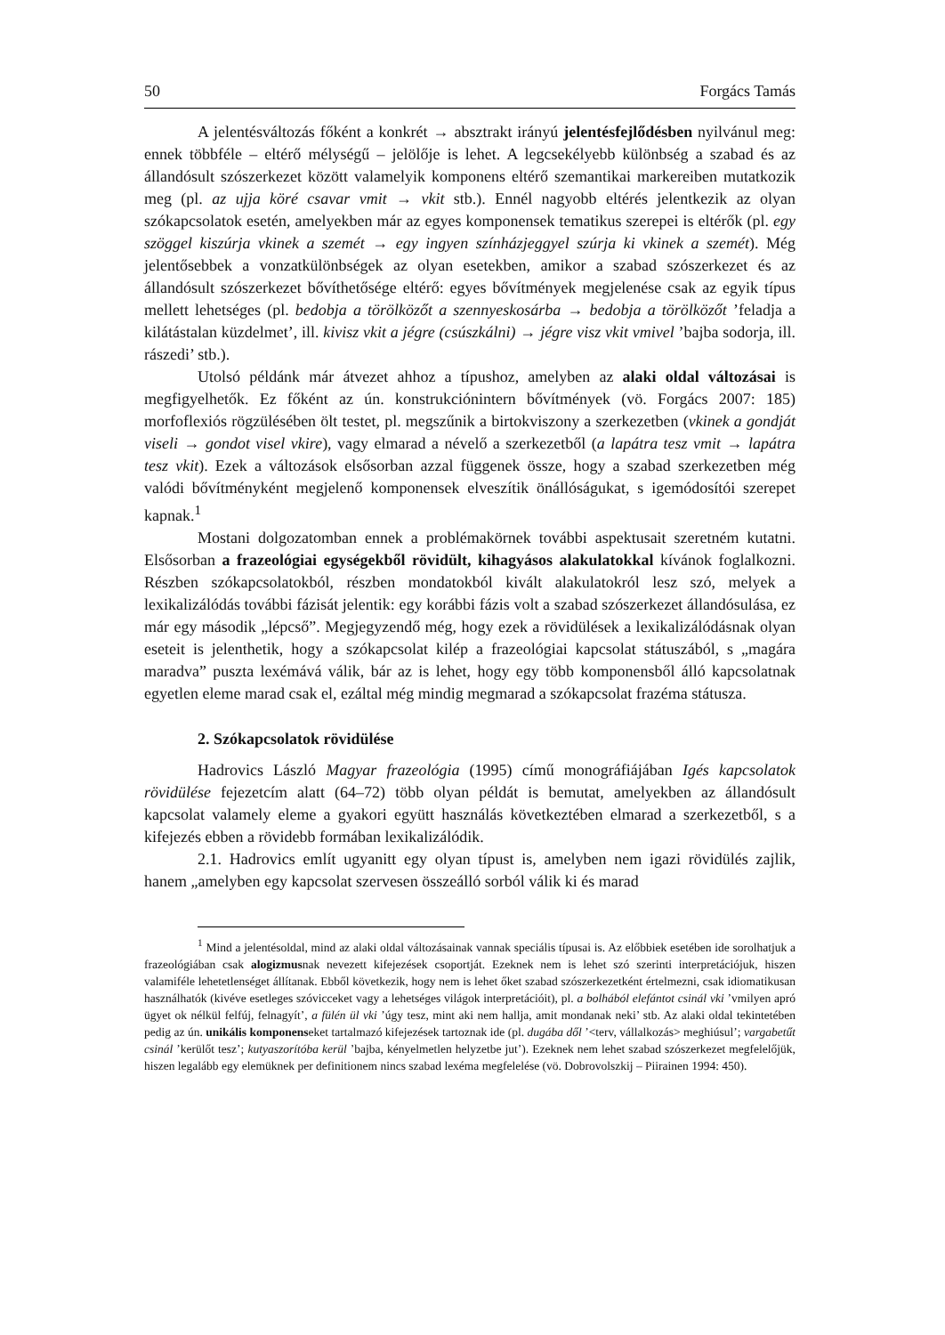50 Forgács Tamás
A jelentésváltozás főként a konkrét → absztrakt irányú jelentésfejlődésben nyilvánul meg: ennek többféle – eltérő mélységű – jelölője is lehet. A legcsekélyebb különbség a szabad és az állandósult szószerkezet között valamelyik komponens eltérő szemantikai markereiben mutatkozik meg (pl. az ujja köré csavar vmit → vkit stb.). Ennél nagyobb eltérés jelentkezik az olyan szókapcsolatok esetén, amelyekben már az egyes komponensek tematikus szerepei is eltérők (pl. egy szöggel kiszúrja vkinek a szemét → egy ingyen színházjeggyel szúrja ki vkinek a szemét). Még jelentősebbek a vonzatkülönbségek az olyan esetekben, amikor a szabad szószerkezet és az állandósult szószerkezet bővíthetősége eltérő: egyes bővítmények megjelenése csak az egyik típus mellett lehetséges (pl. bedobja a törölközőt a szennyeskosárba → bedobja a törölközőt ’feladja a kilátástalan küzdelmet’, ill. kivisz vkit a jégre (csúszkálni) → jégre visz vkit vmivel ’bajba sodorja, ill. rászedi’ stb.).
Utolsó példánk már átvezet ahhoz a típushoz, amelyben az alaki oldal változásai is megfigyelhetők. Ez főként az ún. konstrukciónintern bővítmények (vö. Forgács 2007: 185) morfoflexiós rögzülésében ölt testet, pl. megszűnik a birtokviszony a szerkezetben (vkinek a gondját viseli → gondot visel vkire), vagy elmarad a névelő a szerkezetből (a lapátra tesz vmit → lapátra tesz vkit). Ezek a változások elsősorban azzal függenek össze, hogy a szabad szerkezetben még valódi bővítményként megjelenő komponensek elveszítik önállóságukat, s igemódosítói szerepet kapnak.<sup>1</sup>
Mostani dolgozatomban ennek a problémakörnek további aspektusait szeretném kutatni. Elsősorban a frazeológiai egységekből rövidült, kihagyásos alakulatokkal kívánok foglalkozni. Részben szókapcsolatokból, részben mondatokból kivált alakulatokról lesz szó, melyek a lexikalizálódás további fázisát jelentik: egy korábbi fázis volt a szabad szószerkezet állandósulása, ez már egy második „lépcső”. Megjegyzendő még, hogy ezek a rövidülések a lexikalizálódásnak olyan eseteit is jelenthetik, hogy a szókapcsolat kilép a frazeológiai kapcsolat státuszából, s „magára maradva” puszta lexémává válik, bár az is lehet, hogy egy több komponensből álló kapcsolatnak egyetlen eleme marad csak el, ezáltal még mindig megmarad a szókapcsolat frazéma státusza.
2. Szókapcsolatok rövidülése
Hadrovics László Magyar frazeológia (1995) című monográfiájában Igés kapcsolatok rövidülése fejezetcím alatt (64–72) több olyan példát is bemutat, amelyekben az állandósult kapcsolat valamely eleme a gyakori együtt használás következtében elmarad a szerkezetből, s a kifejezés ebben a rövidebb formában lexikalizálódik.
2.1. Hadrovics említ ugyanitt egy olyan típust is, amelyben nem igazi rövidülés zajlik, hanem „amelyben egy kapcsolat szervesen összeálló sorból válik ki és marad
<sup>1</sup> Mind a jelentésoldal, mind az alaki oldal változásainak vannak speciális típusai is. Az előbbiek esetében ide sorolhatjuk a frazeológiában csak alogizmusnak nevezett kifejezések csoportját. Ezeknek nem is lehet szó szerinti interpretációjuk, hiszen valamiféle lehetetlenséget állítanak. Ebből következik, hogy nem is lehet őket szabad szószerkezetként értelmezni, csak idiomatikusan használhatók (kivéve esetleges szóvicceket vagy a lehetséges világok interpretációit), pl. a bolhából elefántot csinál vki ’vmilyen apró ügyet ok nélkül felfúj, felnagyít’, a fülén ül vki ’úgy tesz, mint aki nem hallja, amit mondanak neki’ stb. Az alaki oldal tekintetében pedig az ún. unikális komponenseket tartalmazó kifejezések tartoznak ide (pl. dugába dől ’<terv, vállalkozás> meghiúsul’; vargabetűt csinál ’kerülőt tesz’; kutyaszorítóba kerül ’bajba, kényelmetlen helyzetbe jut’). Ezeknek nem lehet szabad szószerkezet megfelelőjük, hiszen legalább egy elemüknek per definitionem nincs szabad lexéma megfelelése (vö. Dobrovolszkij – Piirainen 1994: 450).